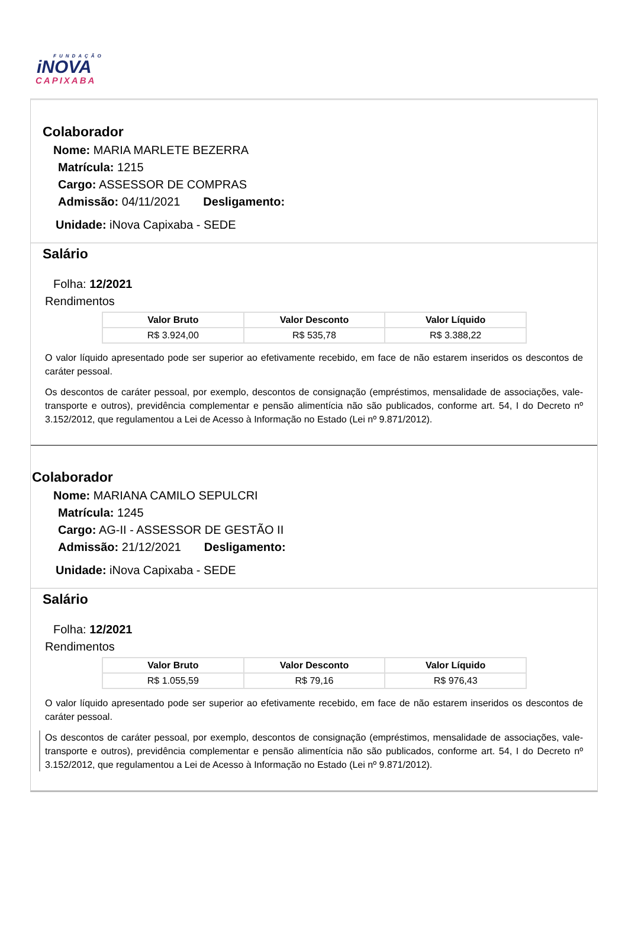FUNDAÇÃO
iNOVA
CAPIXABA
Colaborador
Nome: MARIA MARLETE BEZERRA
Matrícula: 1215
Cargo: ASSESSOR DE COMPRAS
Admissão: 04/11/2021 Desligamento:
Unidade: iNova Capixaba - SEDE
Salário
Folha: 12/2021
Rendimentos
| Valor Bruto | Valor Desconto | Valor Líquido |
| --- | --- | --- |
| R$ 3.924,00 | R$ 535,78 | R$ 3.388,22 |
O valor líquido apresentado pode ser superior ao efetivamente recebido, em face de não estarem inseridos os descontos de caráter pessoal.
Os descontos de caráter pessoal, por exemplo, descontos de consignação (empréstimos, mensalidade de associações, vale-transporte e outros), previdência complementar e pensão alimentícia não são publicados, conforme art. 54, I do Decreto nº 3.152/2012, que regulamentou a Lei de Acesso à Informação no Estado (Lei nº 9.871/2012).
Colaborador
Nome: MARIANA CAMILO SEPULCRI
Matrícula: 1245
Cargo: AG-II - ASSESSOR DE GESTÃO II
Admissão: 21/12/2021 Desligamento:
Unidade: iNova Capixaba - SEDE
Salário
Folha: 12/2021
Rendimentos
| Valor Bruto | Valor Desconto | Valor Líquido |
| --- | --- | --- |
| R$ 1.055,59 | R$ 79,16 | R$ 976,43 |
O valor líquido apresentado pode ser superior ao efetivamente recebido, em face de não estarem inseridos os descontos de caráter pessoal.
Os descontos de caráter pessoal, por exemplo, descontos de consignação (empréstimos, mensalidade de associações, vale-transporte e outros), previdência complementar e pensão alimentícia não são publicados, conforme art. 54, I do Decreto nº 3.152/2012, que regulamentou a Lei de Acesso à Informação no Estado (Lei nº 9.871/2012).